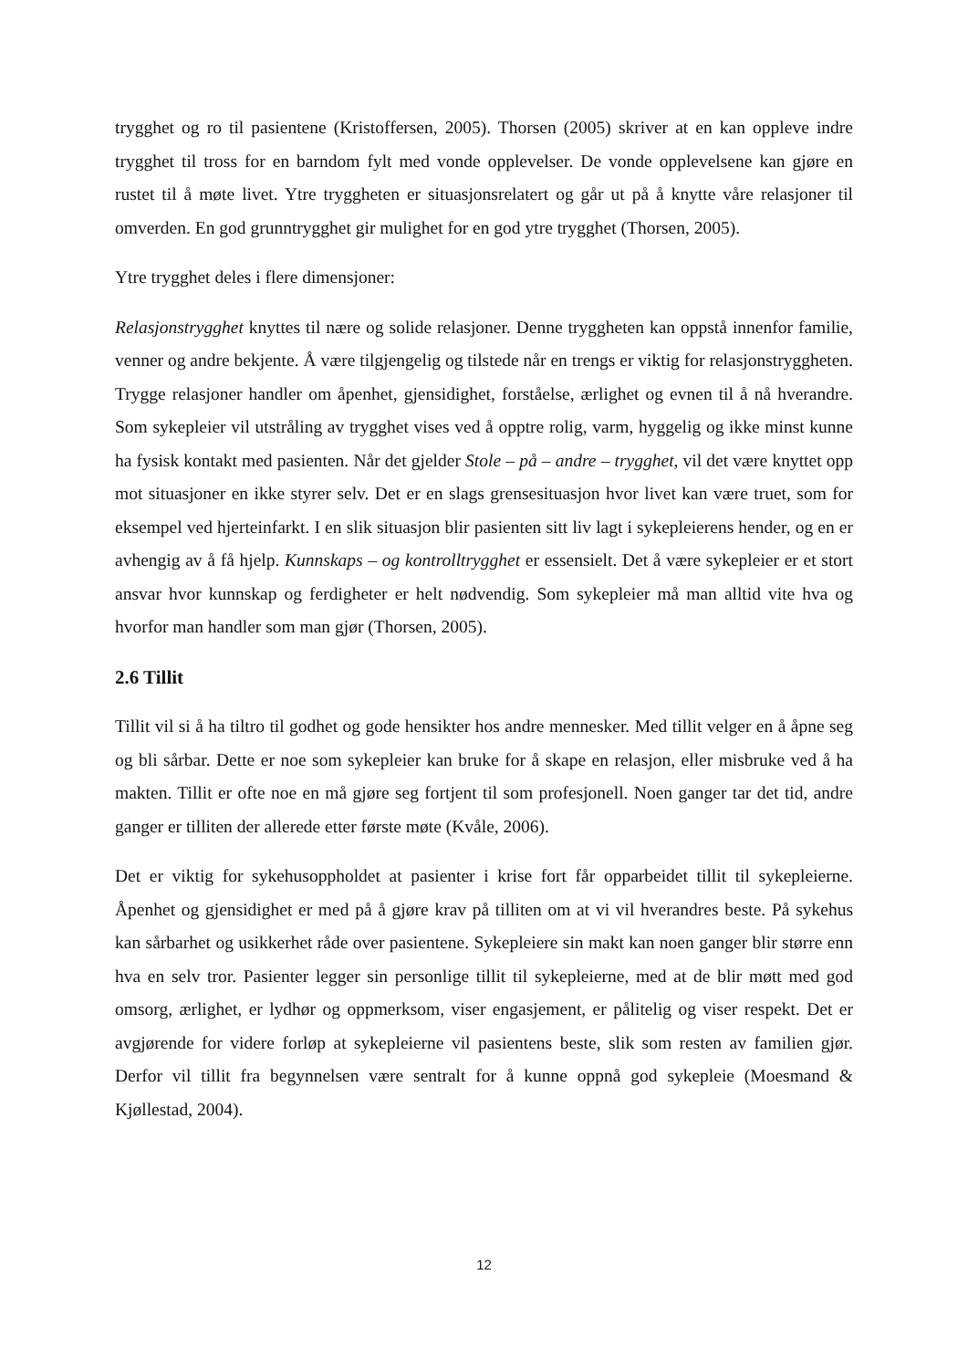trygghet og ro til pasientene (Kristoffersen, 2005). Thorsen (2005) skriver at en kan oppleve indre trygghet til tross for en barndom fylt med vonde opplevelser. De vonde opplevelsene kan gjøre en rustet til å møte livet. Ytre tryggheten er situasjonsrelatert og går ut på å knytte våre relasjoner til omverden. En god grunntrygghet gir mulighet for en god ytre trygghet (Thorsen, 2005).
Ytre trygghet deles i flere dimensjoner:
Relasjonstrygghet knyttes til nære og solide relasjoner. Denne tryggheten kan oppstå innenfor familie, venner og andre bekjente. Å være tilgjengelig og tilstede når en trengs er viktig for relasjonstryggheten. Trygge relasjoner handler om åpenhet, gjensidighet, forståelse, ærlighet og evnen til å nå hverandre. Som sykepleier vil utstråling av trygghet vises ved å opptre rolig, varm, hyggelig og ikke minst kunne ha fysisk kontakt med pasienten. Når det gjelder Stole – på – andre – trygghet, vil det være knyttet opp mot situasjoner en ikke styrer selv. Det er en slags grensesituasjon hvor livet kan være truet, som for eksempel ved hjerteinfarkt. I en slik situasjon blir pasienten sitt liv lagt i sykepleierens hender, og en er avhengig av å få hjelp. Kunnskaps – og kontrolltrygghet er essensielt. Det å være sykepleier er et stort ansvar hvor kunnskap og ferdigheter er helt nødvendig. Som sykepleier må man alltid vite hva og hvorfor man handler som man gjør (Thorsen, 2005).
2.6 Tillit
Tillit vil si å ha tiltro til godhet og gode hensikter hos andre mennesker. Med tillit velger en å åpne seg og bli sårbar. Dette er noe som sykepleier kan bruke for å skape en relasjon, eller misbruke ved å ha makten. Tillit er ofte noe en må gjøre seg fortjent til som profesjonell. Noen ganger tar det tid, andre ganger er tilliten der allerede etter første møte (Kvåle, 2006).
Det er viktig for sykehusoppholdet at pasienter i krise fort får opparbeidet tillit til sykepleierne. Åpenhet og gjensidighet er med på å gjøre krav på tilliten om at vi vil hverandres beste. På sykehus kan sårbarhet og usikkerhet råde over pasientene. Sykepleiere sin makt kan noen ganger blir større enn hva en selv tror. Pasienter legger sin personlige tillit til sykepleierne, med at de blir møtt med god omsorg, ærlighet, er lydhør og oppmerksom, viser engasjement, er pålitelig og viser respekt. Det er avgjørende for videre forløp at sykepleierne vil pasientens beste, slik som resten av familien gjør. Derfor vil tillit fra begynnelsen være sentralt for å kunne oppnå god sykepleie (Moesmand & Kjøllestad, 2004).
12